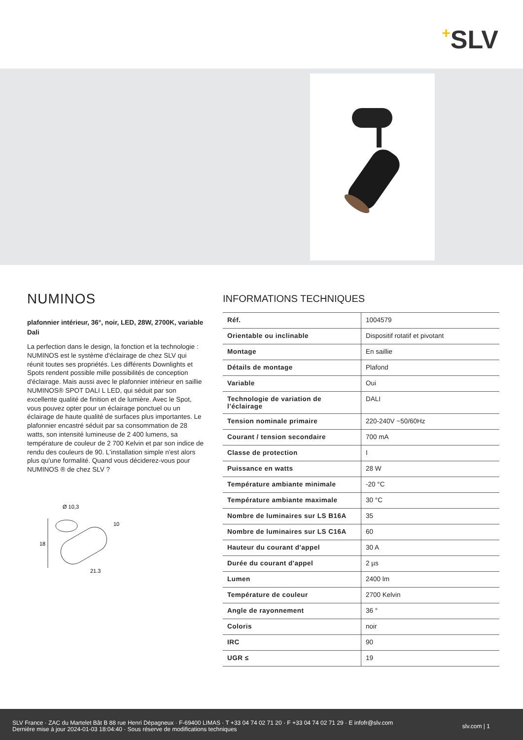+SLV
NUMINOS
plafonnier intérieur, 36°, noir, LED, 28W, 2700K, variable Dali
La perfection dans le design, la fonction et la technologie : NUMINOS est le système d'éclairage de chez SLV qui réunit toutes ses propriétés. Les différents Downlights et Spots rendent possible mille possibilités de conception d'éclairage. Mais aussi avec le plafonnier intérieur en saillie NUMINOS® SPOT DALI L LED, qui séduit par son excellente qualité de finition et de lumière. Avec le Spot, vous pouvez opter pour un éclairage ponctuel ou un éclairage de haute qualité de surfaces plus importantes. Le plafonnier encastré séduit par sa consommation de 28 watts, son intensité lumineuse de 2 400 lumens, sa température de couleur de 2 700 Kelvin et par son indice de rendu des couleurs de 90. L'installation simple n'est alors plus qu'une formalité. Quand vous déciderez-vous pour NUMINOS ® de chez SLV ?
Ø 10,3
10
18
21,3
INFORMATIONS TECHNIQUES
| Réf. | 1004579 |
| Orientable ou inclinable | Dispositif rotatif et pivotant |
| Montage | En saillie |
| Détails de montage | Plafond |
| Variable | Oui |
| Technologie de variation de l’éclairage | DALI |
| Tension nominale primaire | 220-240V ~50/60Hz |
| Courant / tension secondaire | 700 mA |
| Classe de protection | I |
| Puissance en watts | 28 W |
| Température ambiante minimale | -20 °C |
| Température ambiante maximale | 30 °C |
| Nombre de luminaires sur LS B16A | 35 |
| Nombre de luminaires sur LS C16A | 60 |
| Hauteur du courant d'appel | 30 A |
| Durée du courant d'appel | 2 µs |
| Lumen | 2400 lm |
| Température de couleur | 2700 Kelvin |
| Angle de rayonnement | 36 ° |
| Coloris | noir |
| IRC | 90 |
| UGR ≤ | 19 |
SLV France · ZAC du Martelet Bât B 88 rue Henri Dépagneux · F-69400 LIMAS · T +33 04 74 02 71 20 · F +33 04 74 02 71 29 · E infofr@slv.com
Dernière mise à jour 2024-01-03 18:04:40 · Sous réserve de modifications techniques
slv.com | 1